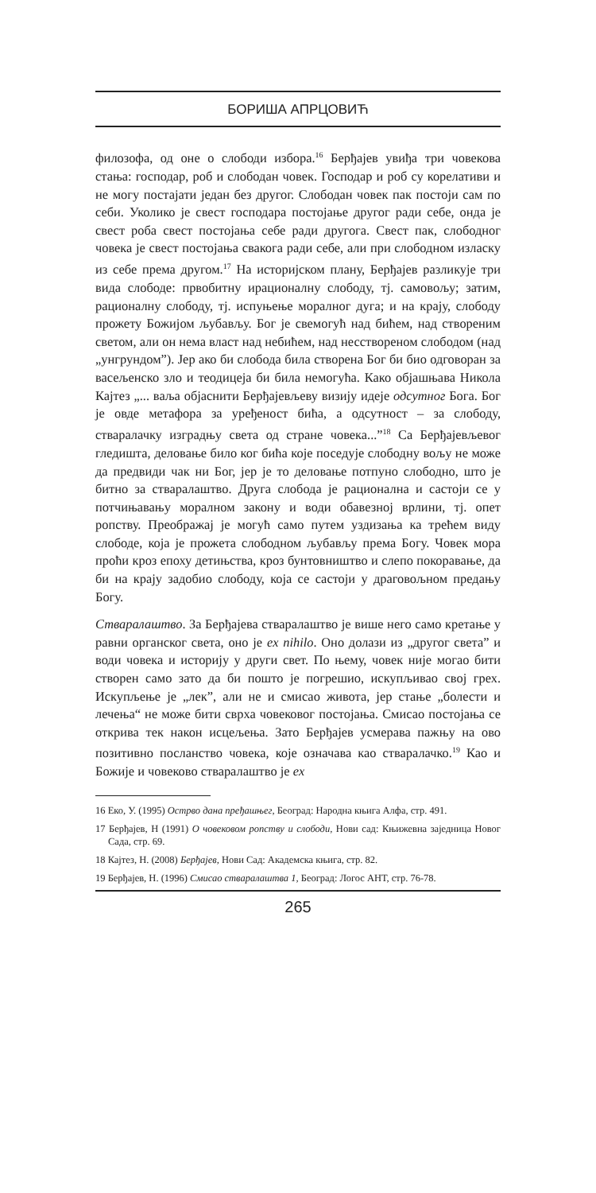БОРИША АПРЦОВИЋ
филозофа, од оне о слободи избора.<sup>16</sup> Берђајев увиђа три човекова стања: господар, роб и слободан човек. Господар и роб су корелативи и не могу постајати један без другог. Слободан човек пак постоји сам по себи. Уколико је свест господара постојање другог ради себе, онда је свест роба свест постојања себе ради другога. Свест пак, слободног човека је свест постојања свакога ради себе, али при слободном изласку из себе према другом.<sup>17</sup> На историјском плану, Берђајев разликује три вида слободе: првобитну ирационалну слободу, тј. самовољу; затим, рационалну слободу, тј. испуњење моралног дуга; и на крају, слободу прожету Божијом љубављу. Бог је свемогућ над бићем, над створеним светом, али он нема власт над небићем, над несствореном слободом (над „унгрундом”). Јер ако би слобода била створена Бог би био одговоран за васељенско зло и теодицеја би била немогућа. Како објашњава Никола Кајтез „... ваља објаснити Берђајевљеву визију идеје одсутног Бога. Бог је овде метафора за уређеност бића, а одсутност – за слободу, стваралачку изградњу света од стране човека...”<sup>18</sup> Са Берђајевљевог гледишта, деловање било ког бића које поседује слободну вољу не може да предвиди чак ни Бог, јер је то деловање потпуно слободно, што је битно за стваралаштво. Друга слобода је рационална и састоји се у потчињавању моралном закону и води обавезној врлини, тј. опет ропству. Преображај је могућ само путем уздизања ка трећем виду слободе, која је прожета слободном љубављу према Богу. Човек мора проћи кроз епоху детињства, кроз бунтовништво и слепо покоравање, да би на крају задобио слободу, која се састоји у драговољном предању Богу.
Стваралаштво. За Берђајева стваралаштво је више него само кретање у равни органског света, оно је ex nihilo. Оно долази из „другог света” и води човека и историју у други свет. По њему, човек није могао бити створен само зато да би пошто је погрешио, искупљивао свој грех. Искупљење је „лек”, али не и смисао живота, јер стање „болести и лечења“ не може бити сврха човековог постојања. Смисао постојања се открива тек након исцељења. Зато Берђајев усмерава пажњу на ово позитивно посланство човека, које означава као стваралачко.<sup>19</sup> Као и Божије и човеково стваралаштво је ex
16 Еко, У. (1995) Острво дана пређашњег, Београд: Народна књига Алфа, стр. 491.
17 Берђајев, Н (1991) О човековом ропству и слободи, Нови сад: Књижевна заједница Новог Сада, стр. 69.
18 Кајтез, Н. (2008) Берђајев, Нови Сад: Академска књига, стр. 82.
19 Берђајев, Н. (1996) Смисао стваралаштва 1, Београд: Логос АНТ, стр. 76-78.
265